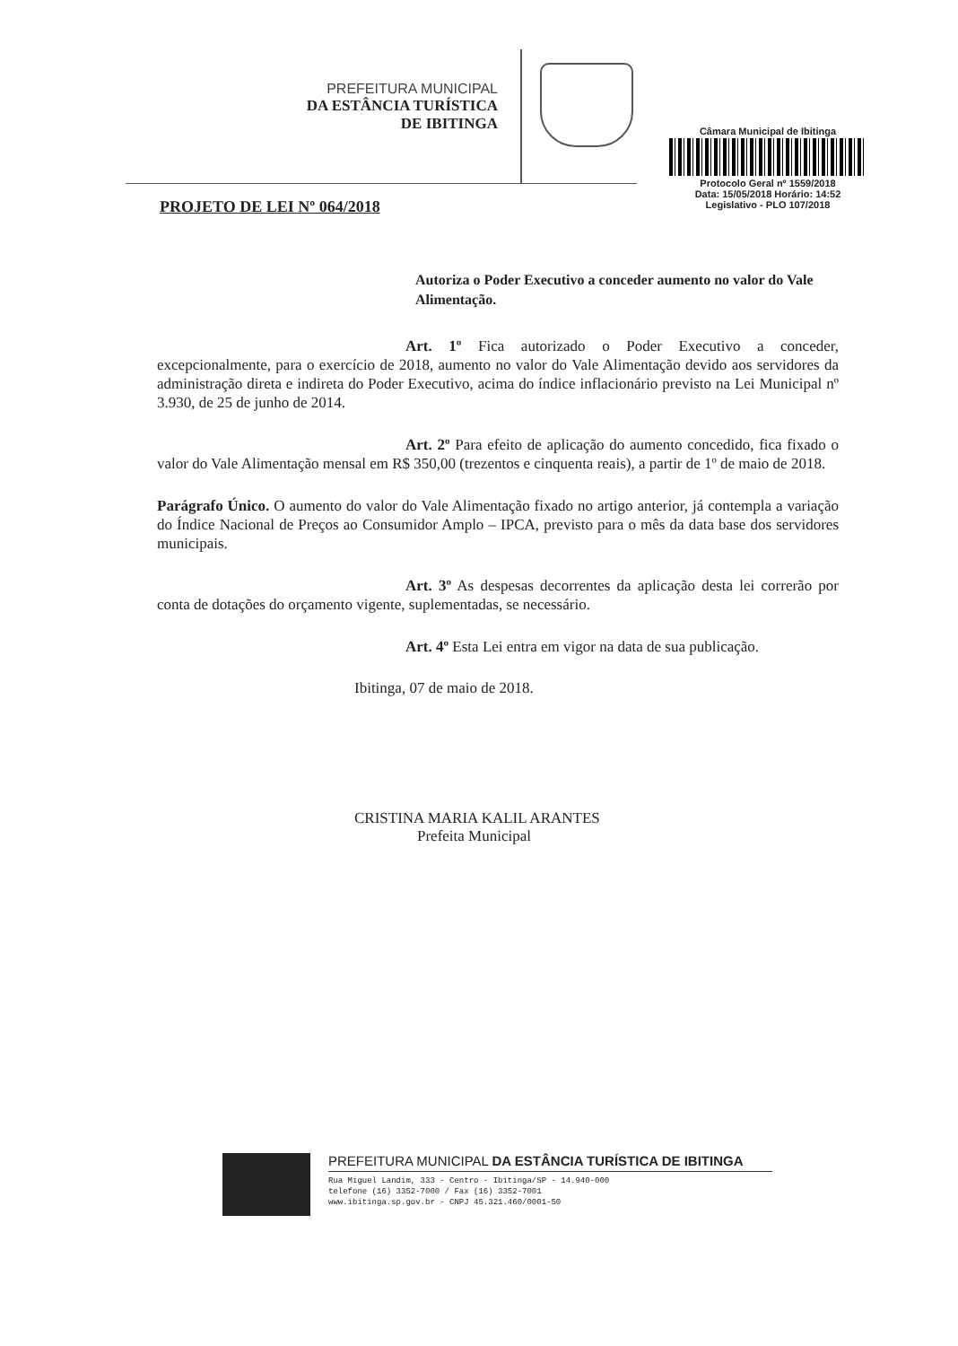PREFEITURA MUNICIPAL
DA ESTÂNCIA TURÍSTICA
DE IBITINGA
Câmara Municipal de Ibitinga
Protocolo Geral nº 1559/2018
Data: 15/05/2018 Horário: 14:52
Legislativo - PLO 107/2018
PROJETO DE LEI Nº 064/2018
Autoriza o Poder Executivo a conceder aumento no valor do Vale Alimentação.
Art. 1º Fica autorizado o Poder Executivo a conceder, excepcionalmente, para o exercício de 2018, aumento no valor do Vale Alimentação devido aos servidores da administração direta e indireta do Poder Executivo, acima do índice inflacionário previsto na Lei Municipal nº 3.930, de 25 de junho de 2014.
Art. 2º Para efeito de aplicação do aumento concedido, fica fixado o valor do Vale Alimentação mensal em R$ 350,00 (trezentos e cinquenta reais), a partir de 1º de maio de 2018.
Parágrafo Único. O aumento do valor do Vale Alimentação fixado no artigo anterior, já contempla a variação do Índice Nacional de Preços ao Consumidor Amplo – IPCA, previsto para o mês da data base dos servidores municipais.
Art. 3º As despesas decorrentes da aplicação desta lei correrão por conta de dotações do orçamento vigente, suplementadas, se necessário.
Art. 4º Esta Lei entra em vigor na data de sua publicação.
Ibitinga, 07 de maio de 2018.
CRISTINA MARIA KALIL ARANTES
Prefeita Municipal
PREFEITURA MUNICIPAL DA ESTÂNCIA TURÍSTICA DE IBITINGA
Rua Miguel Landim, 333 - Centro - Ibitinga/SP - 14.940-000
telefone (16) 3352-7000 / Fax (16) 3352-7001
www.ibitinga.sp.gov.br - CNPJ 45.321.460/0001-50